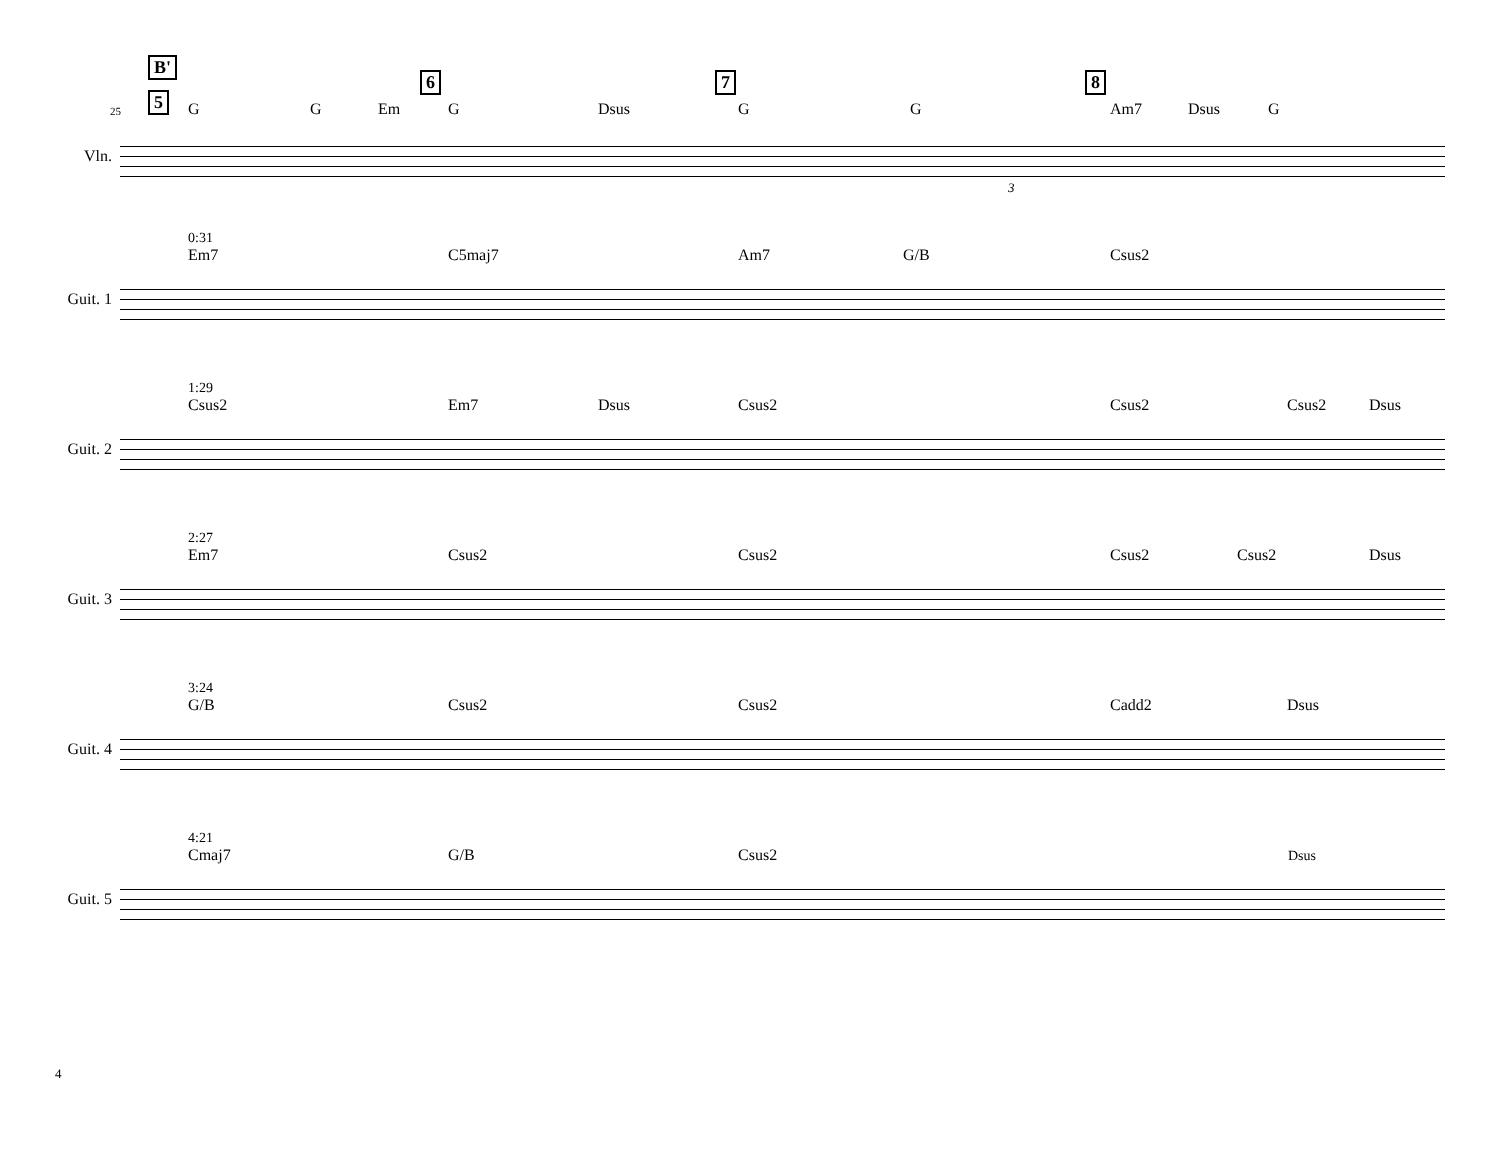B'
25
5
6 7 8
G G Em G Dsus G G Am7 Dsus G
Vln.
3
0:31
Em7 C5maj7 Am7 G/B Csus2
Guit. 1
1:29
Csus2 Em7 Dsus Csus2 Csus2 Csus2 Dsus
Guit. 2
2:27
Em7 Csus2 Csus2 Csus2 Csus2 Dsus
Guit. 3
3:24
G/B Csus2 Csus2 Cadd2 Dsus
Guit. 4
4:21
Cmaj7 G/B Csus2 Dsus
Guit. 5
4